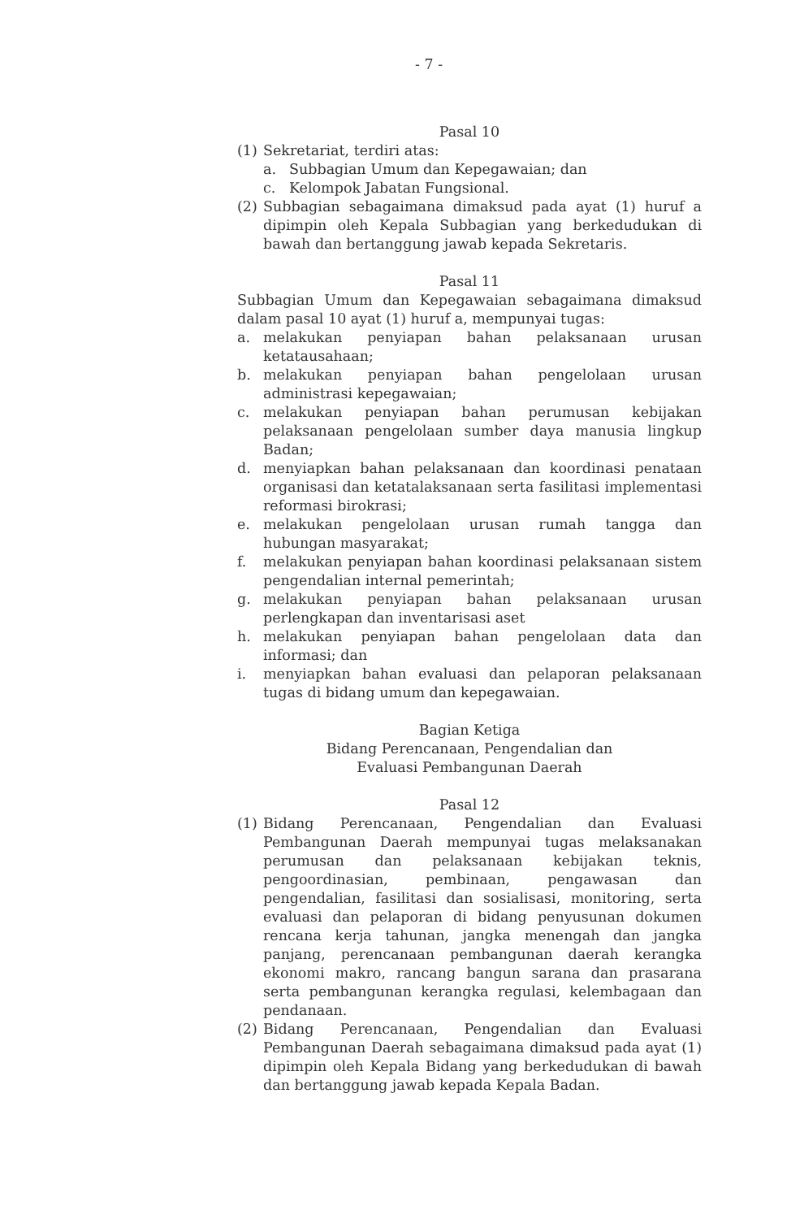- 7 -
Pasal 10
(1) Sekretariat, terdiri atas:
a. Subbagian Umum dan Kepegawaian; dan
c. Kelompok Jabatan Fungsional.
(2) Subbagian sebagaimana dimaksud pada ayat (1) huruf a dipimpin oleh Kepala Subbagian yang berkedudukan di bawah dan bertanggung jawab kepada Sekretaris.
Pasal 11
Subbagian Umum dan Kepegawaian sebagaimana dimaksud dalam pasal 10 ayat (1) huruf a, mempunyai tugas:
a. melakukan penyiapan bahan pelaksanaan urusan ketatausahaan;
b. melakukan penyiapan bahan pengelolaan urusan administrasi kepegawaian;
c. melakukan penyiapan bahan perumusan kebijakan pelaksanaan pengelolaan sumber daya manusia lingkup Badan;
d. menyiapkan bahan pelaksanaan dan koordinasi penataan organisasi dan ketatalaksanaan serta fasilitasi implementasi reformasi birokrasi;
e. melakukan pengelolaan urusan rumah tangga dan hubungan masyarakat;
f. melakukan penyiapan bahan koordinasi pelaksanaan sistem pengendalian internal pemerintah;
g. melakukan penyiapan bahan pelaksanaan urusan perlengkapan dan inventarisasi aset
h. melakukan penyiapan bahan pengelolaan data dan informasi; dan
i. menyiapkan bahan evaluasi dan pelaporan pelaksanaan tugas di bidang umum dan kepegawaian.
Bagian Ketiga
Bidang Perencanaan, Pengendalian dan
Evaluasi Pembangunan Daerah
Pasal 12
(1) Bidang Perencanaan, Pengendalian dan Evaluasi Pembangunan Daerah mempunyai tugas melaksanakan perumusan dan pelaksanaan kebijakan teknis, pengoordinasian, pembinaan, pengawasan dan pengendalian, fasilitasi dan sosialisasi, monitoring, serta evaluasi dan pelaporan di bidang penyusunan dokumen rencana kerja tahunan, jangka menengah dan jangka panjang, perencanaan pembangunan daerah kerangka ekonomi makro, rancang bangun sarana dan prasarana serta pembangunan kerangka regulasi, kelembagaan dan pendanaan.
(2) Bidang Perencanaan, Pengendalian dan Evaluasi Pembangunan Daerah sebagaimana dimaksud pada ayat (1) dipimpin oleh Kepala Bidang yang berkedudukan di bawah dan bertanggung jawab kepada Kepala Badan.